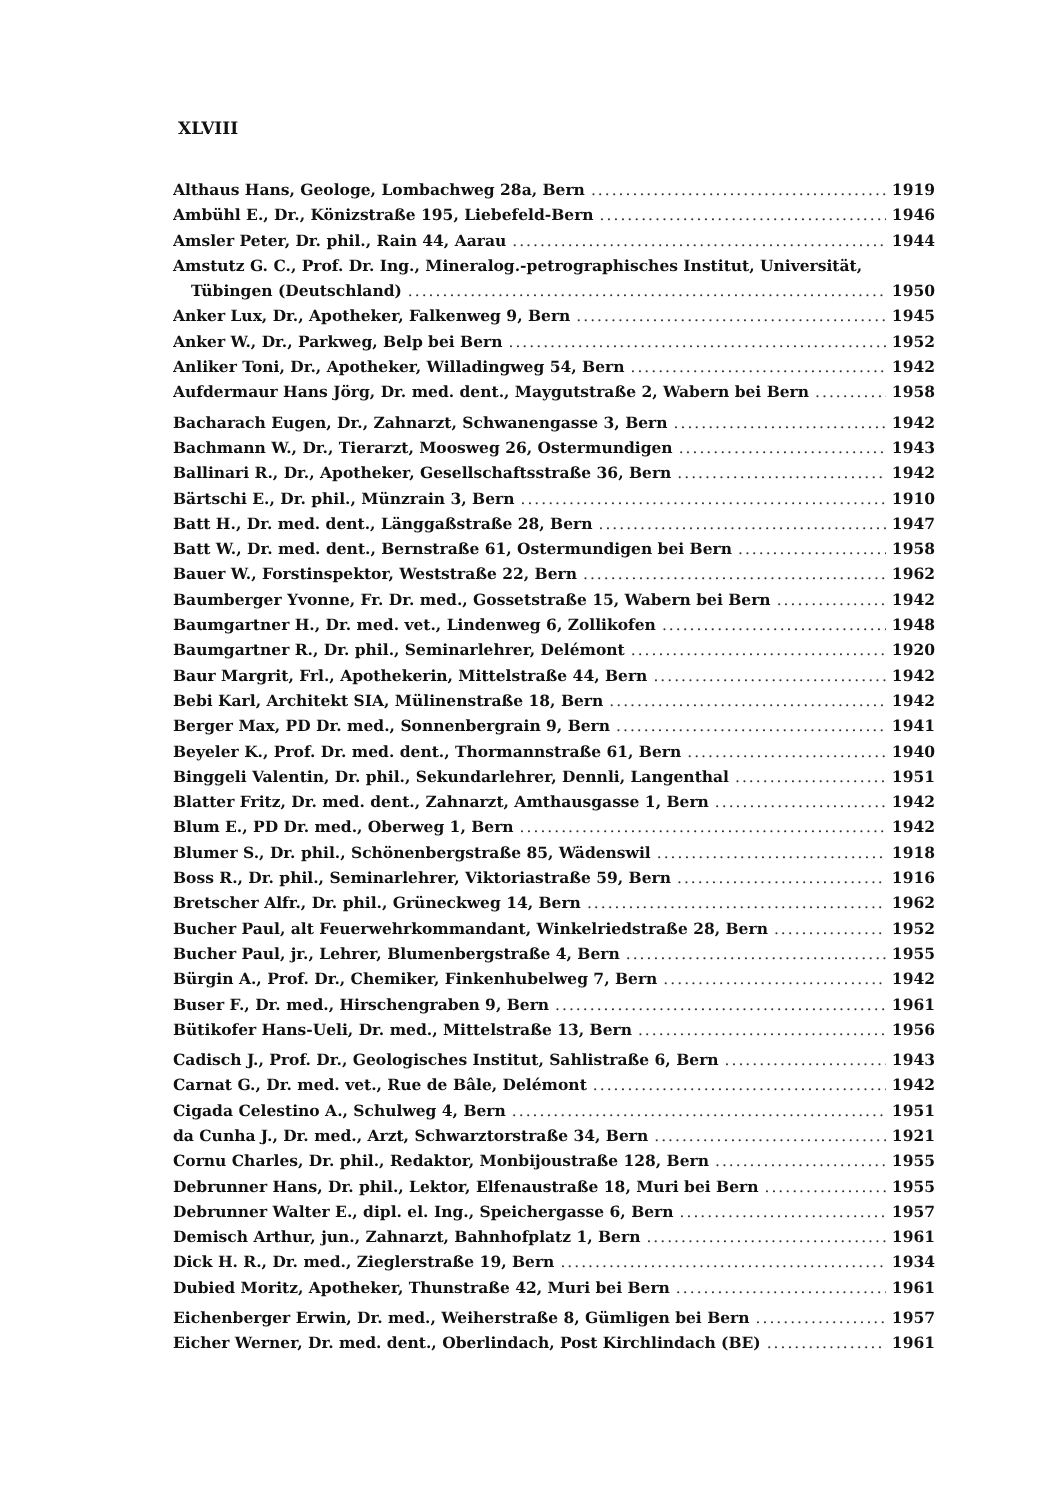XLVIII
Althaus Hans, Geologe, Lombachweg 28a, Bern 1919
Ambühl E., Dr., Könizstraße 195, Liebefeld-Bern 1946
Amsler Peter, Dr. phil., Rain 44, Aarau 1944
Amstutz G. C., Prof. Dr. Ing., Mineralog.-petrographisches Institut, Universität,
Tübingen (Deutschland) 1950
Anker Lux, Dr., Apotheker, Falkenweg 9, Bern 1945
Anker W., Dr., Parkweg, Belp bei Bern 1952
Anliker Toni, Dr., Apotheker, Willadingweg 54, Bern 1942
Aufdermaur Hans Jörg, Dr. med. dent., Maygutstraße 2, Wabern bei Bern 1958
Bacharach Eugen, Dr., Zahnarzt, Schwanengasse 3, Bern 1942
Bachmann W., Dr., Tierarzt, Moosweg 26, Ostermundigen 1943
Ballinari R., Dr., Apotheker, Gesellschaftsstraße 36, Bern 1942
Bärtschi E., Dr. phil., Münzrain 3, Bern 1910
Batt H., Dr. med. dent., Länggaßstraße 28, Bern 1947
Batt W., Dr. med. dent., Bernstraße 61, Ostermundigen bei Bern 1958
Bauer W., Forstinspektor, Weststraße 22, Bern 1962
Baumberger Yvonne, Fr. Dr. med., Gossetstraße 15, Wabern bei Bern 1942
Baumgartner H., Dr. med. vet., Lindenweg 6, Zollikofen 1948
Baumgartner R., Dr. phil., Seminarlehrer, Delémont 1920
Baur Margrit, Frl., Apothekerin, Mittelstraße 44, Bern 1942
Bebi Karl, Architekt SIA, Mülinenstraße 18, Bern 1942
Berger Max, PD Dr. med., Sonnenbergrain 9, Bern 1941
Beyeler K., Prof. Dr. med. dent., Thormannstraße 61, Bern 1940
Binggeli Valentin, Dr. phil., Sekundarlehrer, Dennli, Langenthal 1951
Blatter Fritz, Dr. med. dent., Zahnarzt, Amthausgasse 1, Bern 1942
Blum E., PD Dr. med., Oberweg 1, Bern 1942
Blumer S., Dr. phil., Schönenbergstraße 85, Wädenswil 1918
Boss R., Dr. phil., Seminarlehrer, Viktoriastraße 59, Bern 1916
Bretscher Alfr., Dr. phil., Grüneckweg 14, Bern 1962
Bucher Paul, alt Feuerwehrkommandant, Winkelriedstraße 28, Bern 1952
Bucher Paul, jr., Lehrer, Blumenbergstraße 4, Bern 1955
Bürgin A., Prof. Dr., Chemiker, Finkenhubelweg 7, Bern 1942
Buser F., Dr. med., Hirschengraben 9, Bern 1961
Bütikofer Hans-Ueli, Dr. med., Mittelstraße 13, Bern 1956
Cadisch J., Prof. Dr., Geologisches Institut, Sahlistraße 6, Bern 1943
Carnat G., Dr. med. vet., Rue de Bâle, Delémont 1942
Cigada Celestino A., Schulweg 4, Bern 1951
da Cunha J., Dr. med., Arzt, Schwarztorstraße 34, Bern 1921
Cornu Charles, Dr. phil., Redaktor, Monbijoustraße 128, Bern 1955
Debrunner Hans, Dr. phil., Lektor, Elfenaustraße 18, Muri bei Bern 1955
Debrunner Walter E., dipl. el. Ing., Speichergasse 6, Bern 1957
Demisch Arthur, jun., Zahnarzt, Bahnhofplatz 1, Bern 1961
Dick H. R., Dr. med., Zieglerstraße 19, Bern 1934
Dubied Moritz, Apotheker, Thunstraße 42, Muri bei Bern 1961
Eichenberger Erwin, Dr. med., Weiherstraße 8, Gümligen bei Bern 1957
Eicher Werner, Dr. med. dent., Oberlindach, Post Kirchlindach (BE) 1961